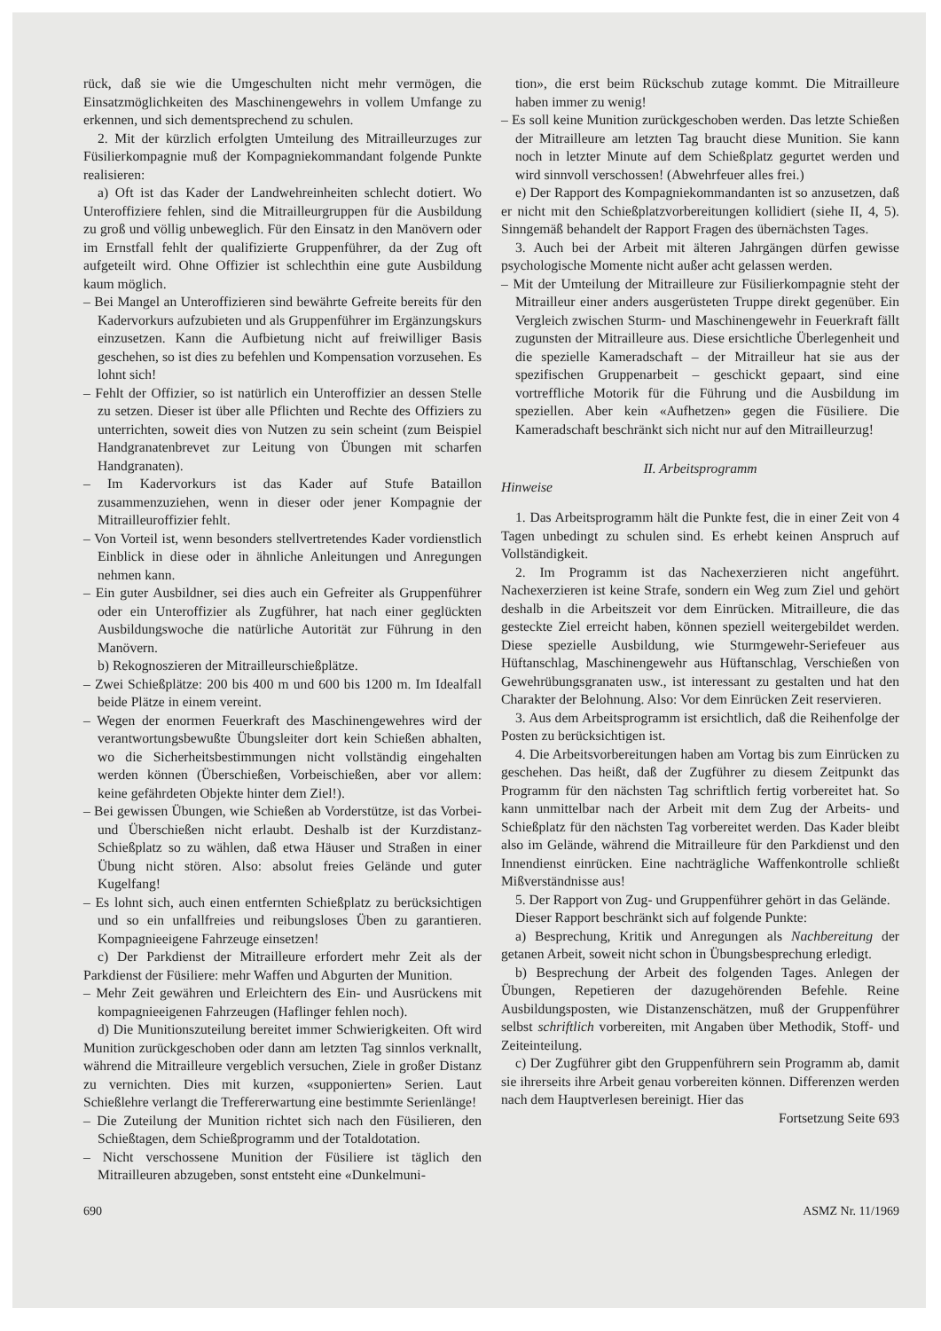rück, daß sie wie die Umgeschulten nicht mehr vermögen, die Einsatzmöglichkeiten des Maschinengewehrs in vollem Umfange zu erkennen, und sich dementsprechend zu schulen.
2. Mit der kürzlich erfolgten Umteilung des Mitrailleurzuges zur Füsilierkompagnie muß der Kompagniekommandant folgende Punkte realisieren:
a) Oft ist das Kader der Landwehreinheiten schlecht dotiert. Wo Unteroffiziere fehlen, sind die Mitrailleurgruppen für die Ausbildung zu groß und völlig unbeweglich. Für den Einsatz in den Manövern oder im Ernstfall fehlt der qualifizierte Gruppenführer, da der Zug oft aufgeteilt wird. Ohne Offizier ist schlechthin eine gute Ausbildung kaum möglich.
– Bei Mangel an Unteroffizieren sind bewährte Gefreite bereits für den Kadervorkurs aufzubieten und als Gruppenführer im Ergänzungskurs einzusetzen. Kann die Aufbietung nicht auf freiwilliger Basis geschehen, so ist dies zu befehlen und Kompensation vorzusehen. Es lohnt sich!
– Fehlt der Offizier, so ist natürlich ein Unteroffizier an dessen Stelle zu setzen. Dieser ist über alle Pflichten und Rechte des Offiziers zu unterrichten, soweit dies von Nutzen zu sein scheint (zum Beispiel Handgranatenbrevet zur Leitung von Übungen mit scharfen Handgranaten).
– Im Kadervorkurs ist das Kader auf Stufe Bataillon zusammenzuziehen, wenn in dieser oder jener Kompagnie der Mitrailleuroffizier fehlt.
– Von Vorteil ist, wenn besonders stellvertretendes Kader vordienstlich Einblick in diese oder in ähnliche Anleitungen und Anregungen nehmen kann.
– Ein guter Ausbildner, sei dies auch ein Gefreiter als Gruppenführer oder ein Unteroffizier als Zugführer, hat nach einer geglückten Ausbildungswoche die natürliche Autorität zur Führung in den Manövern.
b) Rekognoszieren der Mitrailleurschießplätze.
– Zwei Schießplätze: 200 bis 400 m und 600 bis 1200 m. Im Idealfall beide Plätze in einem vereint.
– Wegen der enormen Feuerkraft des Maschinengewehres wird der verantwortungsbewußte Übungsleiter dort kein Schießen abhalten, wo die Sicherheitsbestimmungen nicht vollständig eingehalten werden können (Überschießen, Vorbeischießen, aber vor allem: keine gefährdeten Objekte hinter dem Ziel!).
– Bei gewissen Übungen, wie Schießen ab Vorderstütze, ist das Vorbei- und Überschießen nicht erlaubt. Deshalb ist der Kurzdistanz-Schießplatz so zu wählen, daß etwa Häuser und Straßen in einer Übung nicht stören. Also: absolut freies Gelände und guter Kugelfang!
– Es lohnt sich, auch einen entfernten Schießplatz zu berücksichtigen und so ein unfallfreies und reibungsloses Üben zu garantieren. Kompagnieeigene Fahrzeuge einsetzen!
c) Der Parkdienst der Mitrailleure erfordert mehr Zeit als der Parkdienst der Füsiliere: mehr Waffen und Abgurten der Munition.
– Mehr Zeit gewähren und Erleichtern des Ein- und Ausrückens mit kompagnieeigenen Fahrzeugen (Haflinger fehlen noch).
d) Die Munitionszuteilung bereitet immer Schwierigkeiten. Oft wird Munition zurückgeschoben oder dann am letzten Tag sinnlos verknallt, während die Mitrailleure vergeblich versuchen, Ziele in großer Distanz zu vernichten. Dies mit kurzen, «supponierten» Serien. Laut Schießlehre verlangt die Treffererwartung eine bestimmte Serienlänge!
– Die Zuteilung der Munition richtet sich nach den Füsilieren, den Schießtagen, dem Schießprogramm und der Totaldotation.
– Nicht verschossene Munition der Füsiliere ist täglich den Mitrailleuren abzugeben, sonst entsteht eine «Dunkelmuni-
tion», die erst beim Rückschub zutage kommt. Die Mitrailleure haben immer zu wenig!
– Es soll keine Munition zurückgeschoben werden. Das letzte Schießen der Mitrailleure am letzten Tag braucht diese Munition. Sie kann noch in letzter Minute auf dem Schießplatz gegurtet werden und wird sinnvoll verschossen! (Abwehrfeuer alles frei.)
e) Der Rapport des Kompagniekommandanten ist so anzusetzen, daß er nicht mit den Schießplatzvorbereitungen kollidiert (siehe II, 4, 5). Sinngemäß behandelt der Rapport Fragen des übernächsten Tages.
3. Auch bei der Arbeit mit älteren Jahrgängen dürfen gewisse psychologische Momente nicht außer acht gelassen werden.
– Mit der Umteilung der Mitrailleure zur Füsilierkompagnie steht der Mitrailleur einer anders ausgerüsteten Truppe direkt gegenüber. Ein Vergleich zwischen Sturm- und Maschinengewehr in Feuerkraft fällt zugunsten der Mitrailleure aus. Diese ersichtliche Überlegenheit und die spezielle Kameradschaft – der Mitrailleur hat sie aus der spezifischen Gruppenarbeit – geschickt gepaart, sind eine vortreffliche Motorik für die Führung und die Ausbildung im speziellen. Aber kein «Aufhetzen» gegen die Füsiliere. Die Kameradschaft beschränkt sich nicht nur auf den Mitrailleurzug!
II. Arbeitsprogramm
Hinweise
1. Das Arbeitsprogramm hält die Punkte fest, die in einer Zeit von 4 Tagen unbedingt zu schulen sind. Es erhebt keinen Anspruch auf Vollständigkeit.
2. Im Programm ist das Nachexerzieren nicht angeführt. Nachexerzieren ist keine Strafe, sondern ein Weg zum Ziel und gehört deshalb in die Arbeitszeit vor dem Einrücken. Mitrailleure, die das gesteckte Ziel erreicht haben, können speziell weitergebildet werden. Diese spezielle Ausbildung, wie Sturmgewehr-Seriefeuer aus Hüftanschlag, Maschinengewehr aus Hüftanschlag, Verschießen von Gewehrübungsgranaten usw., ist interessant zu gestalten und hat den Charakter der Belohnung. Also: Vor dem Einrücken Zeit reservieren.
3. Aus dem Arbeitsprogramm ist ersichtlich, daß die Reihenfolge der Posten zu berücksichtigen ist.
4. Die Arbeitsvorbereitungen haben am Vortag bis zum Einrücken zu geschehen. Das heißt, daß der Zugführer zu diesem Zeitpunkt das Programm für den nächsten Tag schriftlich fertig vorbereitet hat. So kann unmittelbar nach der Arbeit mit dem Zug der Arbeits- und Schießplatz für den nächsten Tag vorbereitet werden. Das Kader bleibt also im Gelände, während die Mitrailleure für den Parkdienst und den Innendienst einrücken. Eine nachträgliche Waffenkontrolle schließt Mißverständnisse aus!
5. Der Rapport von Zug- und Gruppenführer gehört in das Gelände.
Dieser Rapport beschränkt sich auf folgende Punkte:
a) Besprechung, Kritik und Anregungen als Nachbereitung der getanen Arbeit, soweit nicht schon in Übungsbesprechung erledigt.
b) Besprechung der Arbeit des folgenden Tages. Anlegen der Übungen, Repetieren der dazugehörenden Befehle. Reine Ausbildungsposten, wie Distanzenschätzen, muß der Gruppenführer selbst schriftlich vorbereiten, mit Angaben über Methodik, Stoff- und Zeiteinteilung.
c) Der Zugführer gibt den Gruppenführern sein Programm ab, damit sie ihrerseits ihre Arbeit genau vorbereiten können. Differenzen werden nach dem Hauptverlesen bereinigt. Hier das
Fortsetzung Seite 693
690 ASMZ Nr. 11/1969